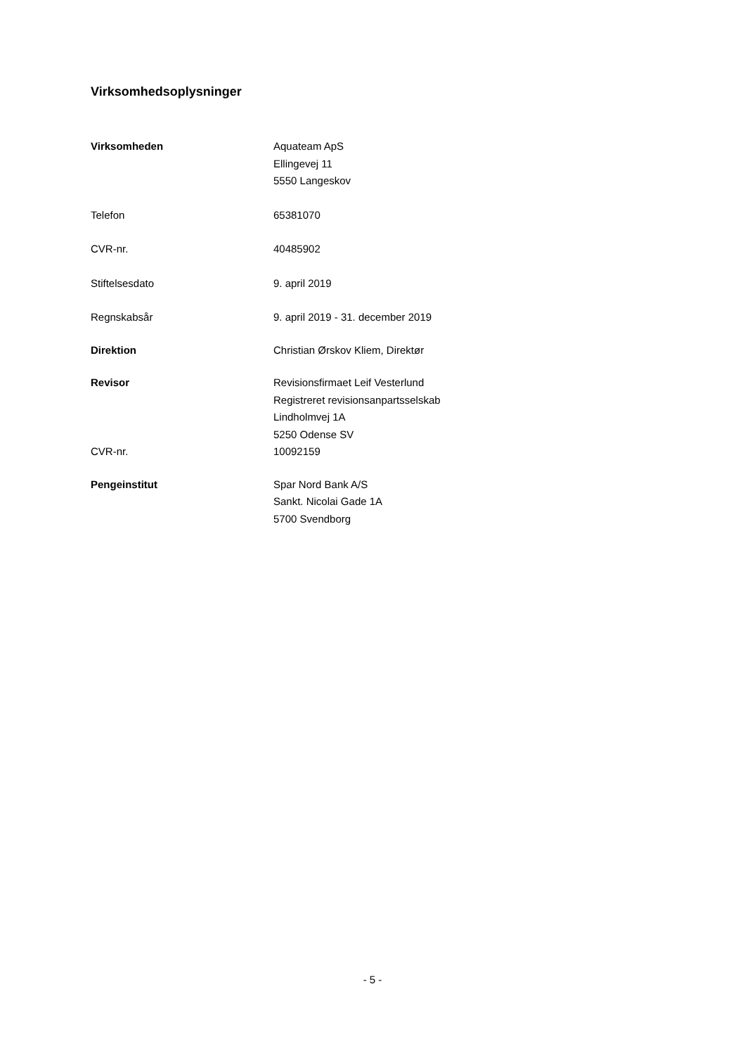Virksomhedsoplysninger
Virksomheden Aquateam ApS
Ellingevej 11
5550 Langeskov
Telefon 65381070
CVR-nr. 40485902
Stiftelsesdato 9. april 2019
Regnskabsår 9. april 2019 - 31. december 2019
Direktion Christian Ørskov Kliem, Direktør
Revisor Revisionsfirmaet Leif Vesterlund
Registreret revisionsanpartsselskab
Lindholmvej 1A
5250 Odense SV
CVR-nr. 10092159
Pengeinstitut Spar Nord Bank A/S
Sankt. Nicolai Gade 1A
5700 Svendborg
- 5 -